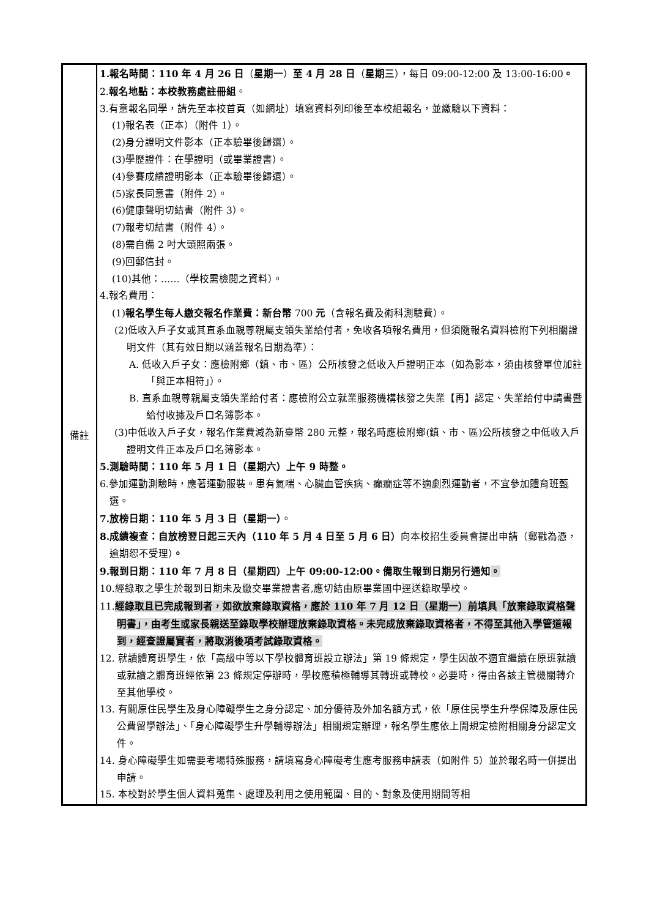| 備註 | 1.報名時間：110 年 4 月 26 日 （ 星期一 ） 至 4 月 28 日 （ 星期三 ），每日 09:00-12:00 及 13:00-16:00 。 2. 報名地點：本校教務處註冊組 。 3.有意報名同學，請先至本校首頁（如網址）填寫資料列印後至本校組報名，並繳驗以下資料： (1)報名表（正本）（附件 1）。 (2)身分證明文件影本（正本驗畢後歸還）。 (3)學歷證件：在學證明（或畢業證書）。 (4)參賽成績證明影本（正本驗畢後歸還）。 (5)家長同意書（附件 2）。 (6)健康聲明切結書（附件 3）。 (7)報考切結書（附件 4）。 (8)需自備 2 吋大頭照兩張。 (9)回郵信封。 (10)其他：……（學校需檢閱之資料）。 4.報名費用： (1) 報名學生每人繳交報名作業費：新台幣 700 元 （含報名費及術科測驗費）。 (2)低收入戶子女或其直系血親尊親屬支領失業給付者，免收各項報名費用，但須隨報名資料檢附下列相關證明文件（其有效日期以涵蓋報名日期為準）： A. 低收入戶子女：應檢附鄉（鎮、市、區）公所核發之低收入戶證明正本（如為影本，須由核發單位加註「與正本相符」）。 B. 直系血親尊親屬支領失業給付者：應檢附公立就業服務機構核發之失業【再】認定、失業給付申請書暨給付收據及戶口名簿影本。 (3)中低收入戶子女，報名作業費減為新臺幣 280 元整，報名時應檢附鄉(鎮、市、區)公所核發之中低收入戶證明文件正本及戶口名簿影本。 5.測驗時間：110 年 5 月 1 日（星期六）上午 9 時整。 6.參加運動測驗時，應著運動服裝。患有氣喘、心臟血管疾病、癲癇症等不適劇烈運動者，不宜參加體育班甄選。 7.放榜日期：110 年 5 月 3 日（星期一） 。 8.成績複查：自放榜翌日起三天內（110 年 5 月 4 日至 5 月 6 日） 向本校招生委員會提出申請（郵戳為憑，逾期恕不受理） 。 9.報到日期：110 年 7 月 8 日（星期四）上午 09:00-12:00。備取生報到日期另行通知 。 10.經錄取之學生於報到日期未及繳交畢業證書者,應切結由原畢業國中逕送錄取學校。 11. 經錄取且已完成報到者，如欲放棄錄取資格，應於 110 年 7 月 12 日（星期一）前填具「放棄錄取資格聲明書」，由考生或家長親送至錄取學校辦理放棄錄取資格。未完成放棄錄取資格者，不得至其他入學管道報到，經查證屬實者，將取消後項考試錄取資格。 12. 就讀體育班學生，依「高級中等以下學校體育班設立辦法」第 19 條規定，學生因故不適宜繼續在原班就讀或就讀之體育班經依第 23 條規定停辦時，學校應積極輔導其轉班或轉校。必要時，得由各該主管機關轉介至其他學校。 13. 有關原住民學生及身心障礙學生之身分認定、加分優待及外加名額方式，依「原住民學生升學保障及原住民公費留學辦法」、「身心障礙學生升學輔導辦法」相關規定辦理，報名學生應依上開規定檢附相關身分認定文件。 14. 身心障礙學生如需要考場特殊服務，請填寫身心障礙考生應考服務申請表（如附件 5）並於報名時一併提出申請。 15. 本校對於學生個人資料蒐集、處理及利用之使用範圍、目的、對象及使用期間等相 |